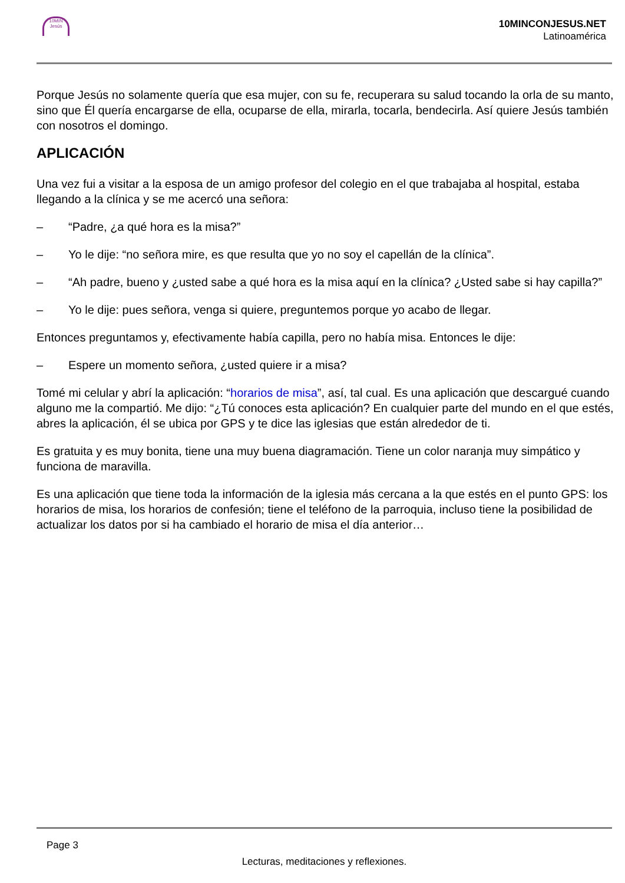10MIN Jesús
10MINCONJESUS.NET
Latinoamérica
Porque Jesús no solamente quería que esa mujer, con su fe, recuperara su salud tocando la orla de su manto, sino que Él quería encargarse de ella, ocuparse de ella, mirarla, tocarla, bendecirla. Así quiere Jesús también con nosotros el domingo.
APLICACIÓN
Una vez fui a visitar a la esposa de un amigo profesor del colegio en el que trabajaba al hospital, estaba llegando a la clínica y se me acercó una señora:
– “Padre, ¿a qué hora es la misa?”
– Yo le dije: “no señora mire, es que resulta que yo no soy el capellán de la clínica”.
– “Ah padre, bueno y ¿usted sabe a qué hora es la misa aquí en la clínica? ¿Usted sabe si hay capilla?”
– Yo le dije: pues señora, venga si quiere, preguntemos porque yo acabo de llegar.
Entonces preguntamos y, efectivamente había capilla, pero no había misa. Entonces le dije:
– Espere un momento señora, ¿usted quiere ir a misa?
Tomé mi celular y abrí la aplicación: “horarios de misa”, así, tal cual. Es una aplicación que descargué cuando alguno me la compartió. Me dijo: “¿Tú conoces esta aplicación? En cualquier parte del mundo en el que estés, abres la aplicación, él se ubica por GPS y te dice las iglesias que están alrededor de ti.
Es gratuita y es muy bonita, tiene una muy buena diagramación. Tiene un color naranja muy simpático y funciona de maravilla.
Es una aplicación que tiene toda la información de la iglesia más cercana a la que estés en el punto GPS: los horarios de misa, los horarios de confesión; tiene el teléfono de la parroquia, incluso tiene la posibilidad de actualizar los datos por si ha cambiado el horario de misa el día anterior…
Page 3
Lecturas, meditaciones y reflexiones.